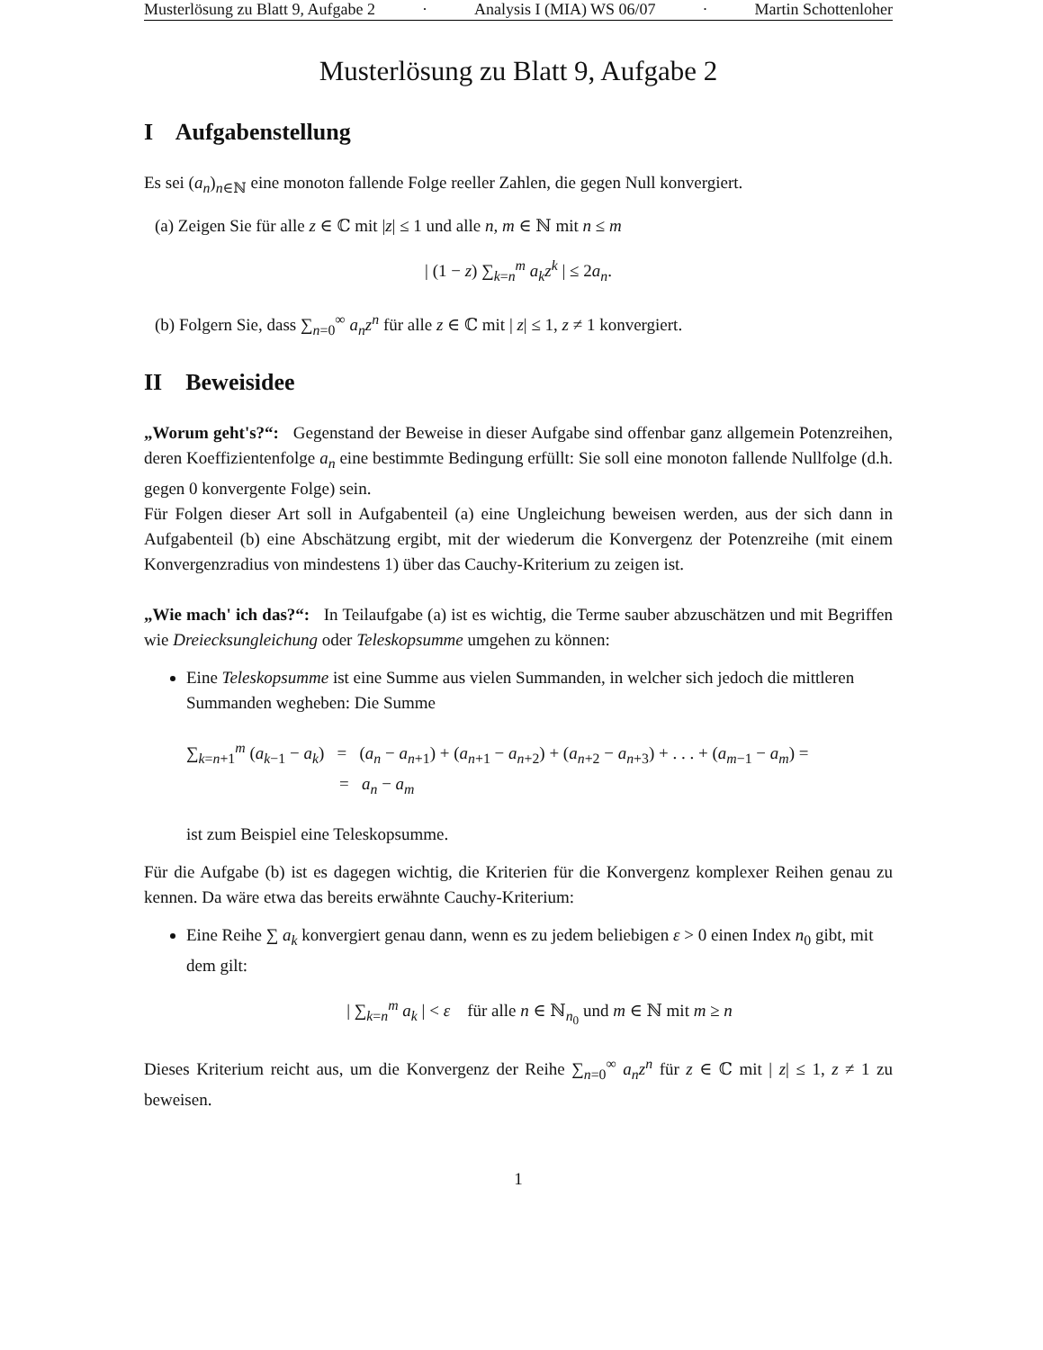Musterlösung zu Blatt 9, Aufgabe 2 · Analysis I (MIA) WS 06/07 · Martin Schottenloher
Musterlösung zu Blatt 9, Aufgabe 2
I Aufgabenstellung
Es sei (a<sub>n</sub>)<sub>n∈ℕ</sub> eine monoton fallende Folge reeller Zahlen, die gegen Null konvergiert.
(a) Zeigen Sie für alle z ∈ ℂ mit |z| ≤ 1 und alle n, m ∈ ℕ mit n ≤ m
| (1 − z) ∑<sub>k=n</sub><sup>m</sup> a<sub>k</sub>z<sup>k</sup> | ≤ 2a<sub>n</sub>.
(b) Folgern Sie, dass ∑<sub>n=0</sub><sup>∞</sup> a<sub>n</sub>z<sup>n</sup> für alle z ∈ ℂ mit | z| ≤ 1, z ≠ 1 konvergiert.
II Beweisidee
„Worum geht's?“: Gegenstand der Beweise in dieser Aufgabe sind offenbar ganz allgemein Potenzreihen, deren Koeffizientenfolge a<sub>n</sub> eine bestimmte Bedingung erfüllt: Sie soll eine monoton fallende Nullfolge (d.h. gegen 0 konvergente Folge) sein.
Für Folgen dieser Art soll in Aufgabenteil (a) eine Ungleichung beweisen werden, aus der sich dann in Aufgabenteil (b) eine Abschätzung ergibt, mit der wiederum die Konvergenz der Potenzreihe (mit einem Konvergenzradius von mindestens 1) über das Cauchy-Kriterium zu zeigen ist.
„Wie mach' ich das?“: In Teilaufgabe (a) ist es wichtig, die Terme sauber abzuschätzen und mit Begriffen wie Dreiecksungleichung oder Teleskopsumme umgehen zu können:
Eine Teleskopsumme ist eine Summe aus vielen Summanden, in welcher sich jedoch die mittleren Summanden wegheben: Die Summe
∑<sub>k=n+1</sub><sup>m</sup> (a<sub>k−1</sub> − a<sub>k</sub>) = (a<sub>n</sub> − a<sub>n+1</sub>) + (a<sub>n+1</sub> − a<sub>n+2</sub>) + (a<sub>n+2</sub> − a<sub>n+3</sub>) + . . . + (a<sub>m−1</sub> − a<sub>m</sub>) =
= a<sub>n</sub> − a<sub>m</sub>
ist zum Beispiel eine Teleskopsumme.
Für die Aufgabe (b) ist es dagegen wichtig, die Kriterien für die Konvergenz komplexer Reihen genau zu kennen. Da wäre etwa das bereits erwähnte Cauchy-Kriterium:
Eine Reihe ∑ a<sub>k</sub> konvergiert genau dann, wenn es zu jedem beliebigen ε > 0 einen Index n<sub>0</sub> gibt, mit dem gilt:
| ∑<sub>k=n</sub><sup>m</sup> a<sub>k</sub> | < ε für alle n ∈ ℕ<sub>n<sub>0</sub></sub> und m ∈ ℕ mit m ≥ n
Dieses Kriterium reicht aus, um die Konvergenz der Reihe ∑<sub>n=0</sub><sup>∞</sup> a<sub>n</sub>z<sup>n</sup> für z ∈ ℂ mit | z| ≤ 1, z ≠ 1 zu beweisen.
1